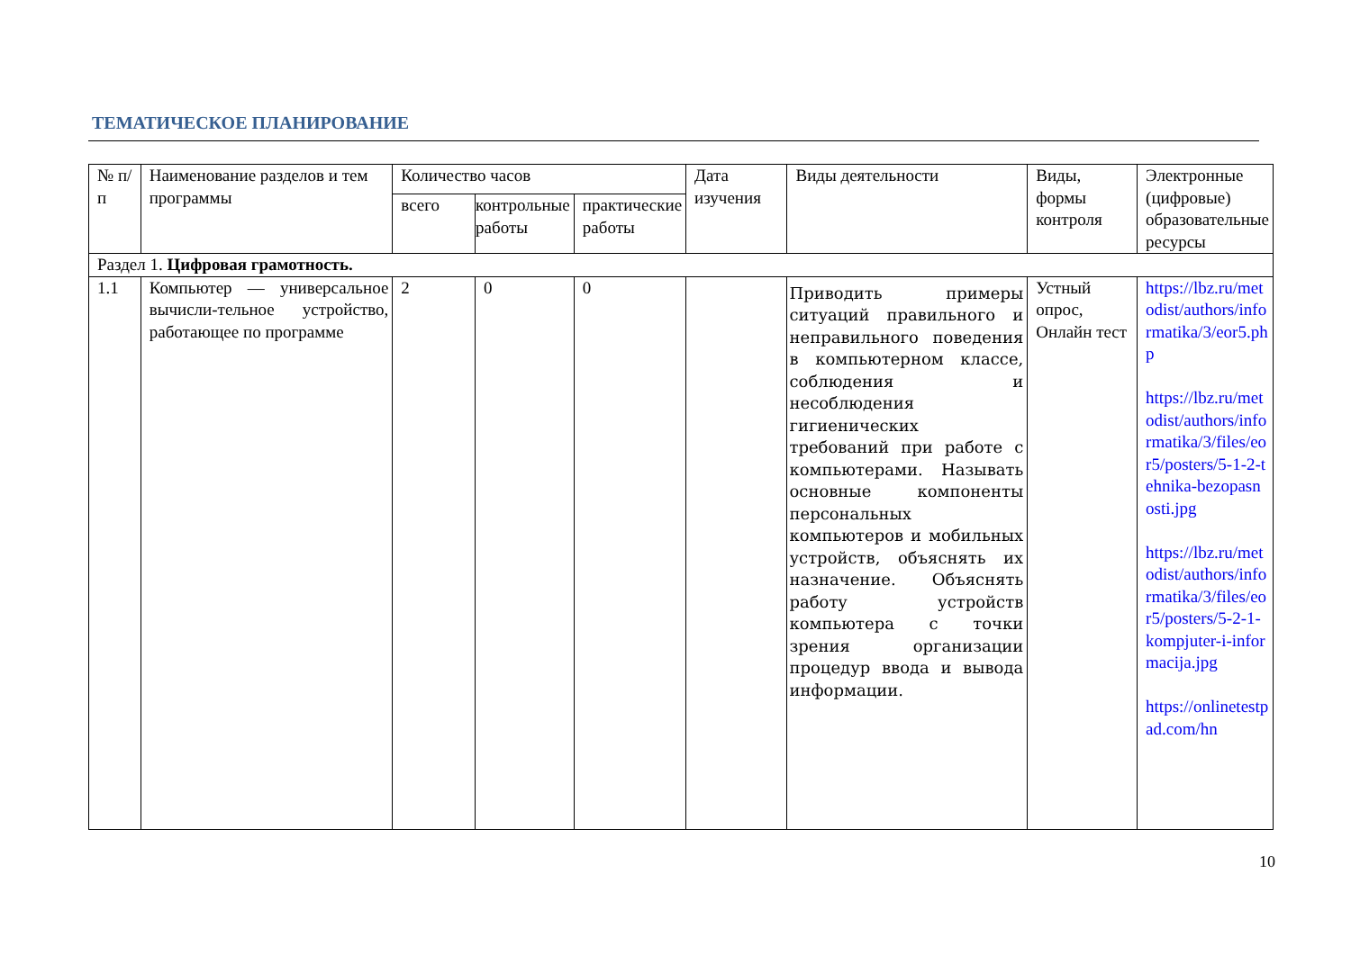ТЕМАТИЧЕСКОЕ ПЛАНИРОВАНИЕ
| № п/п | Наименование разделов и тем программы | Количество часов | | | Дата изучения | Виды деятельности | Виды, формы контроля | Электронные (цифровые) образовательные ресурсы |
| --- | --- | --- | --- | --- | --- | --- | --- | --- |
| | | всего | контрольные работы | практические работы | | | | |
| Раздел 1. Цифровая грамотность. | | | | | | | | |
| 1.1 | Компьютер — универсальное вычисли-тельное устройство, работающее по программе | 2 | 0 | 0 | | Приводить примеры ситуаций правильного и неправильного поведения в компьютерном классе, соблюдения и несоблюдения гигиенических требований при работе с компьютерами. Называть основные компоненты персональных компьютеров и мобильных устройств, объяснять их назначение. Объяснять работу устройств компьютера с точки зрения организации процедур ввода и вывода информации. | Устный опрос, Онлайн тест | https://lbz.ru/metodist/authors/informatika/3/eor5.php https://lbz.ru/metodist/authors/informatika/3/files/eor5/posters/5-1-2-tehnika-bezopasnosti.jpg https://lbz.ru/metodist/authors/informatika/3/files/eor5/posters/5-2-1-kompjuter-i-informacija.jpg https://onlinetestpad.com/hn |
10